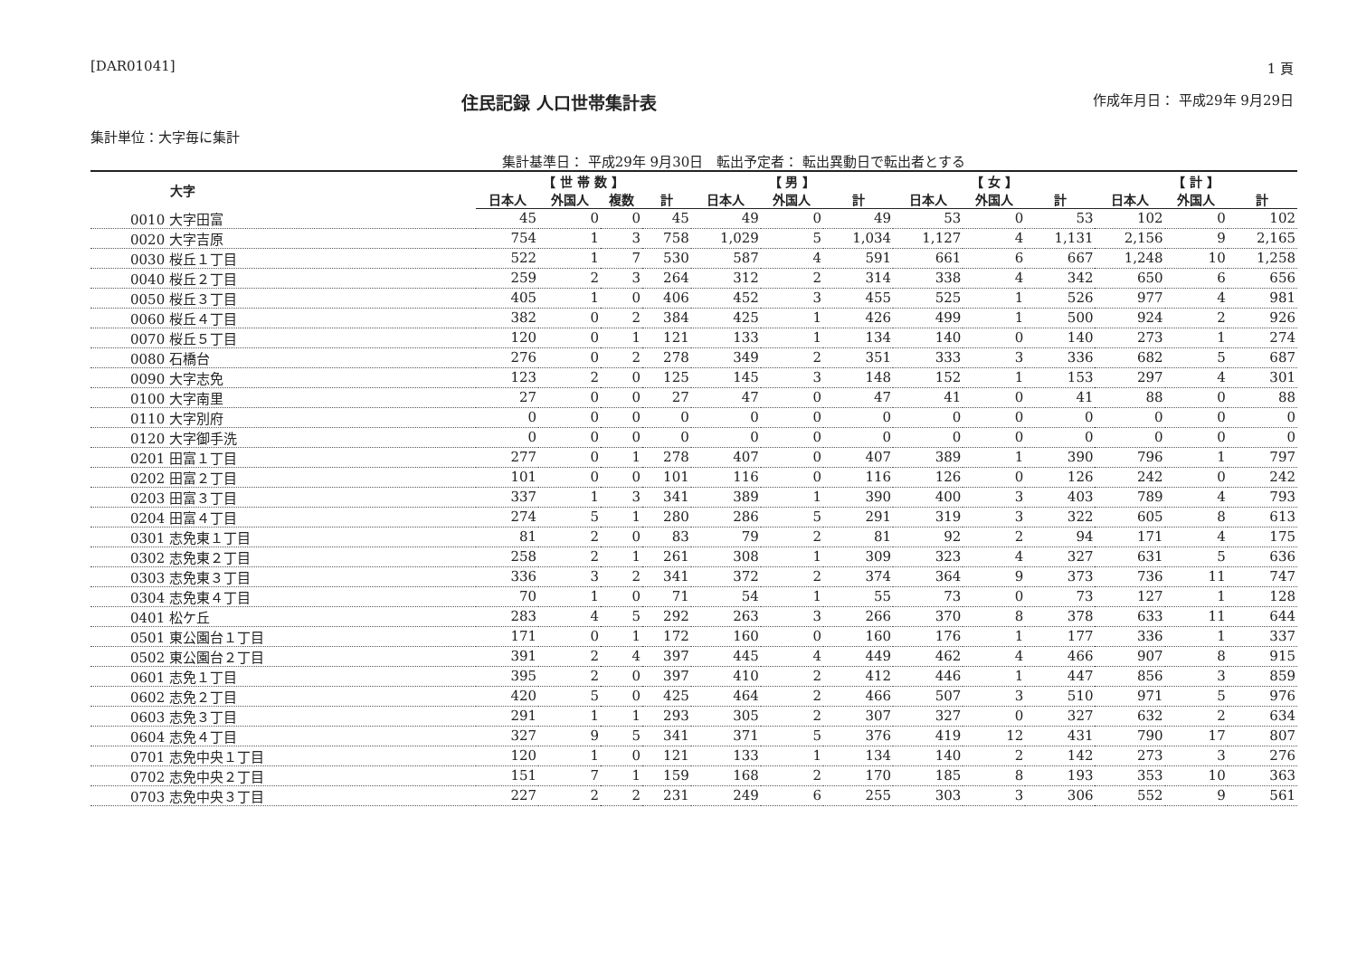[DAR01041] 1 頁
住民記録 人口世帯集計表
作成年月日： 平成29年 9月29日
集計単位：大字毎に集計
集計基準日： 平成29年 9月30日　転出予定者： 転出異動日で転出者とする
| 大字 | 【 世 帯 数 】 | | | | 【 男 】 | | | 【 女 】 | | | 【 計 】 | | |
| --- | --- | --- | --- | --- | --- | --- | --- | --- | --- | --- | --- | --- | --- |
| | 日本人 | 外国人 | 複数 | 計 | 日本人 | 外国人 | 計 | 日本人 | 外国人 | 計 | 日本人 | 外国人 | 計 |
| 0010 大字田富 | 45 | 0 | 0 | 45 | 49 | 0 | 49 | 53 | 0 | 53 | 102 | 0 | 102 |
| 0020 大字吉原 | 754 | 1 | 3 | 758 | 1,029 | 5 | 1,034 | 1,127 | 4 | 1,131 | 2,156 | 9 | 2,165 |
| 0030 桜丘１丁目 | 522 | 1 | 7 | 530 | 587 | 4 | 591 | 661 | 6 | 667 | 1,248 | 10 | 1,258 |
| 0040 桜丘２丁目 | 259 | 2 | 3 | 264 | 312 | 2 | 314 | 338 | 4 | 342 | 650 | 6 | 656 |
| 0050 桜丘３丁目 | 405 | 1 | 0 | 406 | 452 | 3 | 455 | 525 | 1 | 526 | 977 | 4 | 981 |
| 0060 桜丘４丁目 | 382 | 0 | 2 | 384 | 425 | 1 | 426 | 499 | 1 | 500 | 924 | 2 | 926 |
| 0070 桜丘５丁目 | 120 | 0 | 1 | 121 | 133 | 1 | 134 | 140 | 0 | 140 | 273 | 1 | 274 |
| 0080 石橋台 | 276 | 0 | 2 | 278 | 349 | 2 | 351 | 333 | 3 | 336 | 682 | 5 | 687 |
| 0090 大字志免 | 123 | 2 | 0 | 125 | 145 | 3 | 148 | 152 | 1 | 153 | 297 | 4 | 301 |
| 0100 大字南里 | 27 | 0 | 0 | 27 | 47 | 0 | 47 | 41 | 0 | 41 | 88 | 0 | 88 |
| 0110 大字別府 | 0 | 0 | 0 | 0 | 0 | 0 | 0 | 0 | 0 | 0 | 0 | 0 | 0 |
| 0120 大字御手洗 | 0 | 0 | 0 | 0 | 0 | 0 | 0 | 0 | 0 | 0 | 0 | 0 | 0 |
| 0201 田富１丁目 | 277 | 0 | 1 | 278 | 407 | 0 | 407 | 389 | 1 | 390 | 796 | 1 | 797 |
| 0202 田富２丁目 | 101 | 0 | 0 | 101 | 116 | 0 | 116 | 126 | 0 | 126 | 242 | 0 | 242 |
| 0203 田富３丁目 | 337 | 1 | 3 | 341 | 389 | 1 | 390 | 400 | 3 | 403 | 789 | 4 | 793 |
| 0204 田富４丁目 | 274 | 5 | 1 | 280 | 286 | 5 | 291 | 319 | 3 | 322 | 605 | 8 | 613 |
| 0301 志免東１丁目 | 81 | 2 | 0 | 83 | 79 | 2 | 81 | 92 | 2 | 94 | 171 | 4 | 175 |
| 0302 志免東２丁目 | 258 | 2 | 1 | 261 | 308 | 1 | 309 | 323 | 4 | 327 | 631 | 5 | 636 |
| 0303 志免東３丁目 | 336 | 3 | 2 | 341 | 372 | 2 | 374 | 364 | 9 | 373 | 736 | 11 | 747 |
| 0304 志免東４丁目 | 70 | 1 | 0 | 71 | 54 | 1 | 55 | 73 | 0 | 73 | 127 | 1 | 128 |
| 0401 松ケ丘 | 283 | 4 | 5 | 292 | 263 | 3 | 266 | 370 | 8 | 378 | 633 | 11 | 644 |
| 0501 東公園台１丁目 | 171 | 0 | 1 | 172 | 160 | 0 | 160 | 176 | 1 | 177 | 336 | 1 | 337 |
| 0502 東公園台２丁目 | 391 | 2 | 4 | 397 | 445 | 4 | 449 | 462 | 4 | 466 | 907 | 8 | 915 |
| 0601 志免１丁目 | 395 | 2 | 0 | 397 | 410 | 2 | 412 | 446 | 1 | 447 | 856 | 3 | 859 |
| 0602 志免２丁目 | 420 | 5 | 0 | 425 | 464 | 2 | 466 | 507 | 3 | 510 | 971 | 5 | 976 |
| 0603 志免３丁目 | 291 | 1 | 1 | 293 | 305 | 2 | 307 | 327 | 0 | 327 | 632 | 2 | 634 |
| 0604 志免４丁目 | 327 | 9 | 5 | 341 | 371 | 5 | 376 | 419 | 12 | 431 | 790 | 17 | 807 |
| 0701 志免中央１丁目 | 120 | 1 | 0 | 121 | 133 | 1 | 134 | 140 | 2 | 142 | 273 | 3 | 276 |
| 0702 志免中央２丁目 | 151 | 7 | 1 | 159 | 168 | 2 | 170 | 185 | 8 | 193 | 353 | 10 | 363 |
| 0703 志免中央３丁目 | 227 | 2 | 2 | 231 | 249 | 6 | 255 | 303 | 3 | 306 | 552 | 9 | 561 |